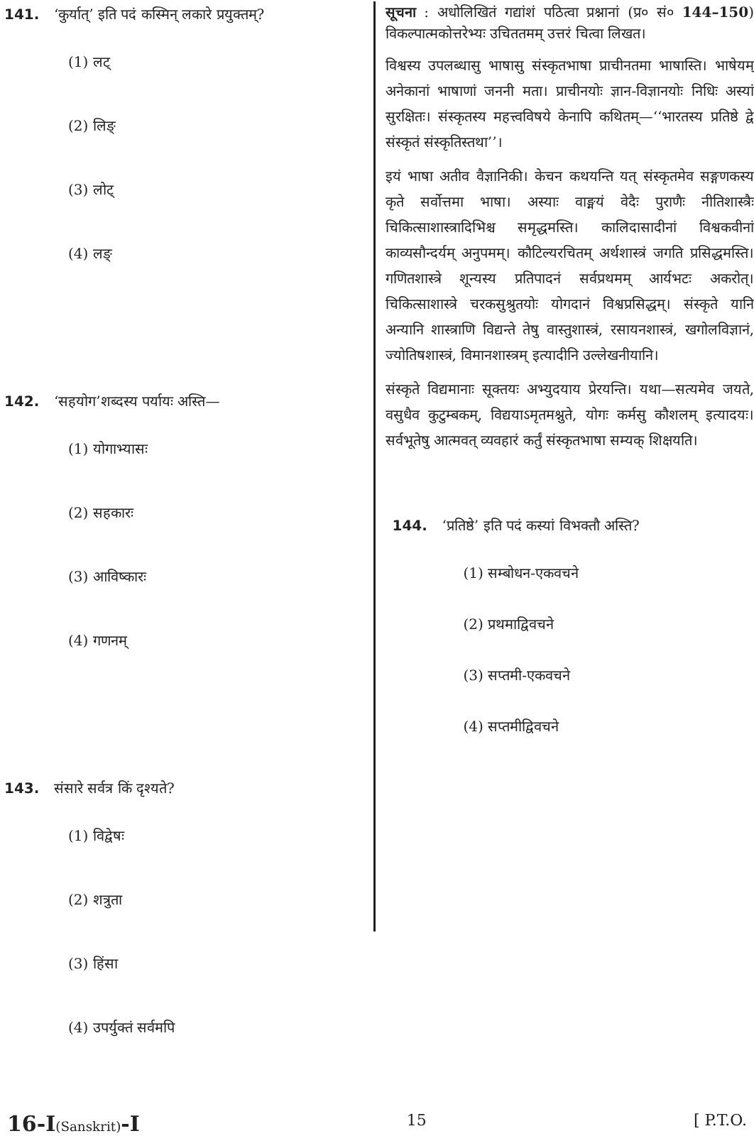141. ‘कुर्यात्’ इति पदं कस्मिन् लकारे प्रयुक्तम्?
(1) लट्
(2) लिङ्
(3) लोट्
(4) लङ्
142. ‘सहयोग’शब्दस्य पर्यायः अस्ति—
(1) योगाभ्यासः
(2) सहकारः
(3) आविष्कारः
(4) गणनम्
143. संसारे सर्वत्र किं दृश्यते?
(1) विद्वेषः
(2) शत्रुता
(3) हिंसा
(4) उपर्युक्तं सर्वमपि
सूचना : अधोलिखितं गद्यांशं पठित्वा प्रश्नानां (प्र० सं० 144–150) विकल्पात्मकोत्तरेभ्यः उचिततमम् उत्तरं चित्वा लिखत।
विश्वस्य उपलब्धासु भाषासु संस्कृतभाषा प्राचीनतमा भाषास्ति। भाषेयम् अनेकानां भाषाणां जननी मता। प्राचीनयोः ज्ञान-विज्ञानयोः निधिः अस्यां सुरक्षितः। संस्कृतस्य महत्त्वविषये केनापि कथितम्—‘‘भारतस्य प्रतिष्ठे द्वे संस्कृतं संस्कृतिस्तथा’’।
इयं भाषा अतीव वैज्ञानिकी। केचन कथयन्ति यत् संस्कृतमेव सङ्गणकस्य कृते सर्वोत्तमा भाषा। अस्याः वाङ्मयं वेदैः पुराणैः नीतिशास्त्रैः चिकित्साशास्त्रादिभिश्च समृद्धमस्ति। कालिदासादीनां विश्वकवीनां काव्यसौन्दर्यम् अनुपमम्। कौटिल्यरचितम् अर्थशास्त्रं जगति प्रसिद्धमस्ति। गणितशास्त्रे शून्यस्य प्रतिपादनं सर्वप्रथमम् आर्यभटः अकरोत्। चिकित्साशास्त्रे चरकसुश्रुतयोः योगदानं विश्वप्रसिद्धम्। संस्कृते यानि अन्यानि शास्त्राणि विद्यन्ते तेषु वास्तुशास्त्रं, रसायनशास्त्रं, खगोलविज्ञानं, ज्योतिषशास्त्रं, विमानशास्त्रम् इत्यादीनि उल्लेखनीयानि।
संस्कृते विद्यमानाः सूक्तयः अभ्युदयाय प्रेरयन्ति। यथा—सत्यमेव जयते, वसुधैव कुटुम्बकम्, विद्ययाऽमृतमश्नुते, योगः कर्मसु कौशलम् इत्यादयः। सर्वभूतेषु आत्मवत् व्यवहारं कर्तुं संस्कृतभाषा सम्यक् शिक्षयति।
144. ‘प्रतिष्ठे’ इति पदं कस्यां विभक्तौ अस्ति?
(1) सम्बोधन-एकवचने
(2) प्रथमाद्विवचने
(3) सप्तमी-एकवचने
(4) सप्तमीद्विवचने
16-I(Sanskrit)-I 15 [ P.T.O.